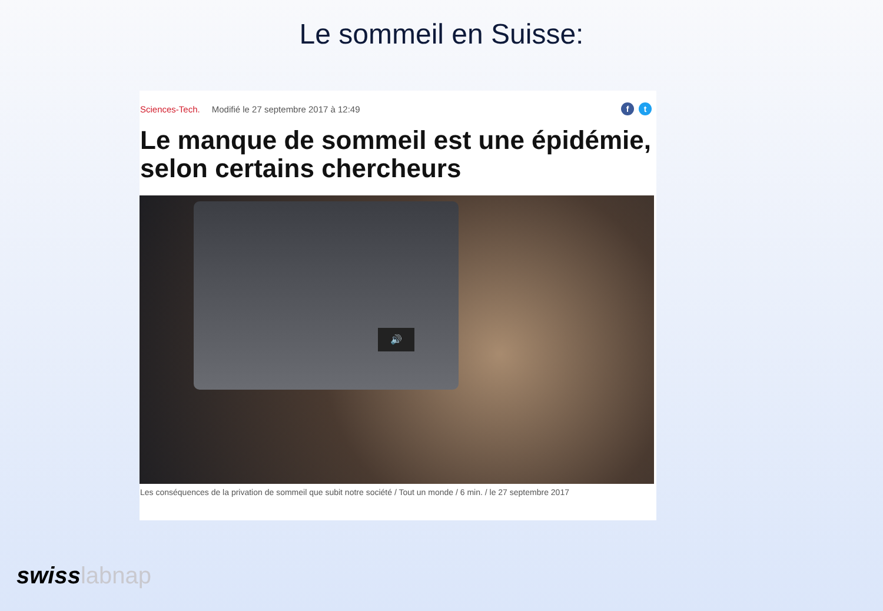Le sommeil en Suisse:
Sciences-Tech. Modifié le 27 septembre 2017 à 12:49
ft
Le manque de sommeil est une épidémie, selon certains chercheurs
🔊
Les conséquences de la privation de sommeil que subit notre société / Tout un monde / 6 min. / le 27 septembre 2017
swisslabnap